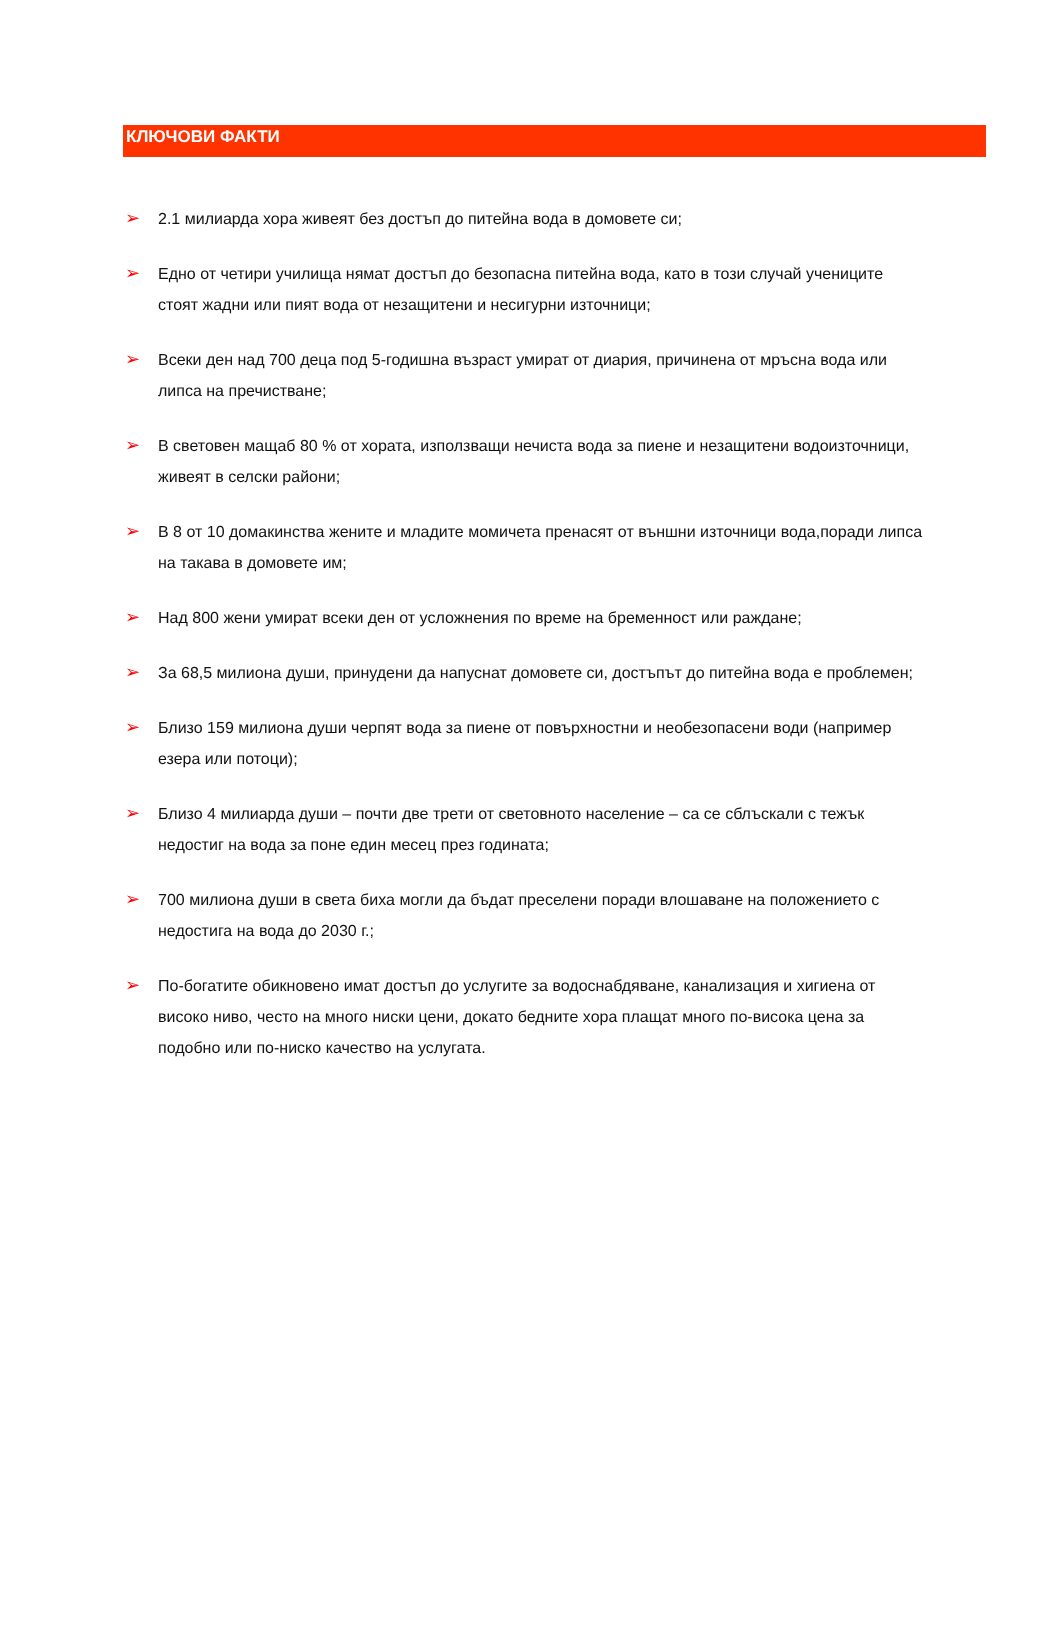КЛЮЧОВИ ФАКТИ
➢ 2.1 милиарда хора живеят без достъп до питейна вода в домовете си;
➢ Едно от четири училища нямат достъп до безопасна питейна вода, като в този случай учениците стоят жадни или пият вода от незащитени и несигурни източници;
➢ Всеки ден над 700 деца под 5-годишна възраст умират от диария, причинена от мръсна вода или липса на пречистване;
➢ В световен мащаб 80 % от хората, използващи нечиста вода за пиене и незащитени водоизточници, живеят в селски райони;
➢ В 8 от 10 домакинства жените и младите момичета пренасят от външни източници вода,поради липса на такава в домовете им;
➢ Над 800 жени умират всеки ден от усложнения по време на бременност или раждане;
➢ За 68,5 милиона души, принудени да напуснат домовете си, достъпът до питейна вода е проблемен;
➢ Близо 159 милиона души черпят вода за пиене от повърхностни и необезопасени води (например езера или потоци);
➢ Близо 4 милиарда души – почти две трети от световното население – са се сблъскали с тежък недостиг на вода за поне един месец през годината;
➢ 700 милиона души в света биха могли да бъдат преселени поради влошаване на положението с недостига на вода до 2030 г.;
➢ По-богатите обикновено имат достъп до услугите за водоснабдяване, канализация и хигиена от високо ниво, често на много ниски цени, докато бедните хора плащат много по-висока цена за подобно или по-ниско качество на услугата.